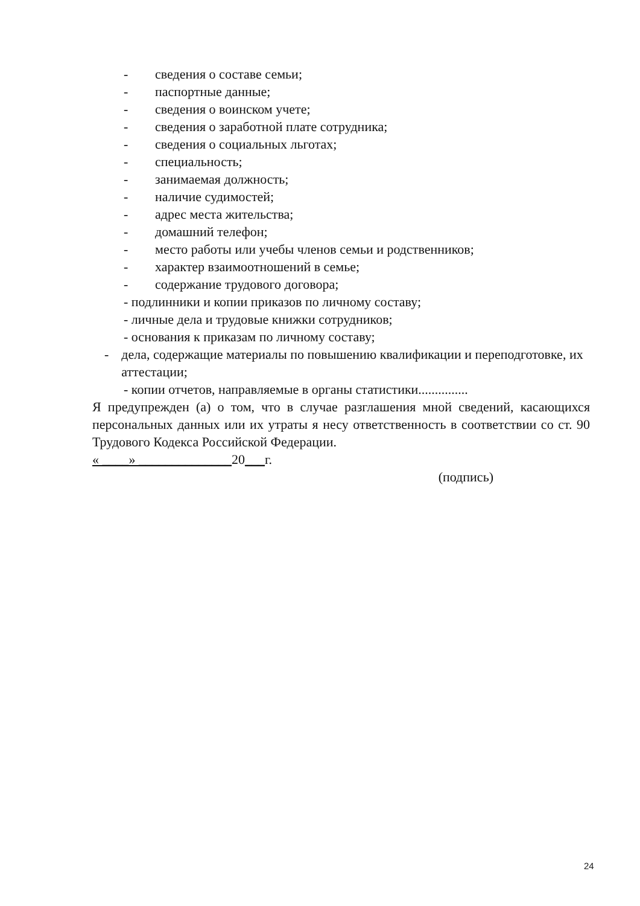- сведения о составе семьи;
- паспортные данные;
- сведения о воинском учете;
- сведения о заработной плате сотрудника;
- сведения о социальных льготах;
- специальность;
- занимаемая должность;
- наличие судимостей;
- адрес места жительства;
- домашний телефон;
- место работы или учебы членов семьи и родственников;
- характер взаимоотношений в семье;
- содержание трудового договора;
- подлинники и копии приказов по личному составу;
- личные дела и трудовые книжки сотрудников;
- основания к приказам по личному составу;
- дела, содержащие материалы по повышению квалификации и переподготовке, их аттестации;
- копии отчетов, направляемые в органы статистики...............
Я предупрежден (а) о том, что в случае разглашения мной сведений, касающихся персональных данных или их утраты я несу ответственность в соответствии со ст. 90 Трудового Кодекса Российской Федерации.
« ____» ______________20___г.
(подпись)
24